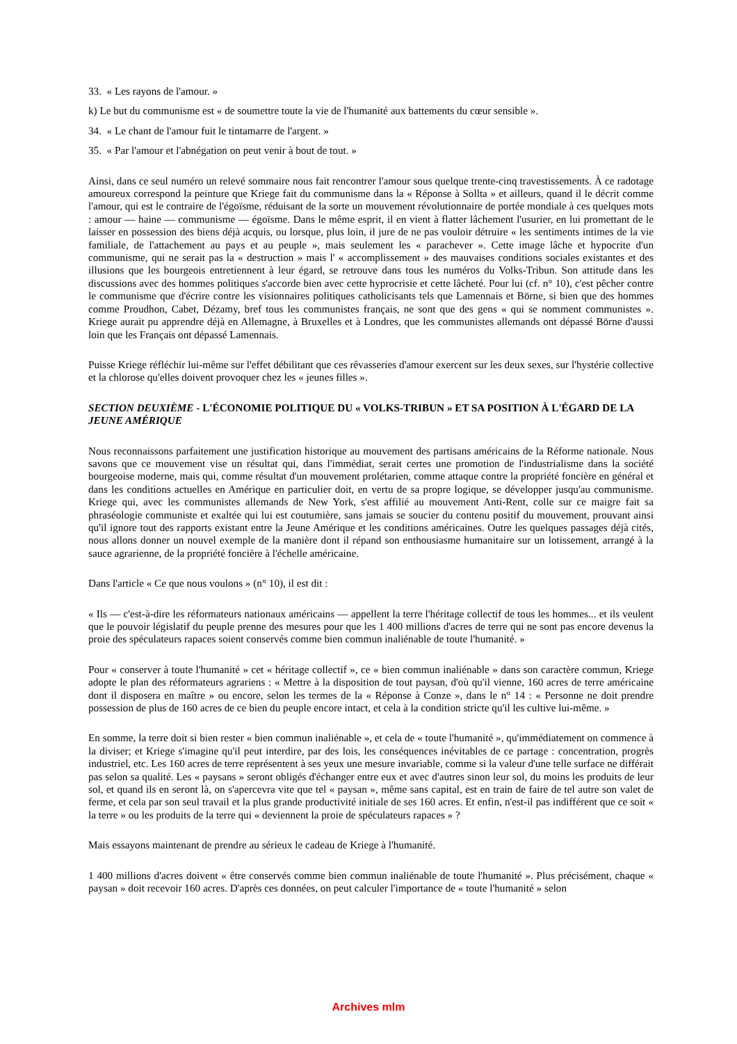33. « Les rayons de l'amour. »
k) Le but du communisme est « de soumettre toute la vie de l'humanité aux battements du cœur sensible ».
34. « Le chant de l'amour fuit le tintamarre de l'argent. »
35. « Par l'amour et l'abnégation on peut venir à bout de tout. »
Ainsi, dans ce seul numéro un relevé sommaire nous fait rencontrer l'amour sous quelque trente-cinq travestissements. À ce radotage amoureux correspond la peinture que Kriege fait du communisme dans la « Réponse à Sollta » et ailleurs, quand il le décrit comme l'amour, qui est le contraire de l'égoïsme, réduisant de la sorte un mouvement révolutionnaire de portée mondiale à ces quelques mots : amour — haine — communisme — égoïsme. Dans le même esprit, il en vient à flatter lâchement l'usurier, en lui promettant de le laisser en possession des biens déjà acquis, ou lorsque, plus loin, il jure de ne pas vouloir détruire « les sentiments intimes de la vie familiale, de l'attachement au pays et au peuple », mais seulement les « parachever ». Cette image lâche et hypocrite d'un communisme, qui ne serait pas la « destruction » mais l' « accomplissement » des mauvaises conditions sociales existantes et des illusions que les bourgeois entretiennent à leur égard, se retrouve dans tous les numéros du Volks-Tribun. Son attitude dans les discussions avec des hommes politiques s'accorde bien avec cette hyprocrisie et cette lâcheté. Pour lui (cf. n° 10), c'est pêcher contre le communisme que d'écrire contre les visionnaires politiques catholicisants tels que Lamennais et Börne, si bien que des hommes comme Proudhon, Cabet, Dézamy, bref tous les communistes français, ne sont que des gens « qui se nomment communistes ». Kriege aurait pu apprendre déjà en Allemagne, à Bruxelles et à Londres, que les communistes allemands ont dépassé Börne d'aussi loin que les Français ont dépassé Lamennais.
Puisse Kriege réfléchir lui-même sur l'effet débilitant que ces rêvasseries d'amour exercent sur les deux sexes, sur l'hystérie collective et la chlorose qu'elles doivent provoquer chez les « jeunes filles ».
SECTION DEUXIÈME - L'ÉCONOMIE POLITIQUE DU « VOLKS-TRIBUN » ET SA POSITION À L'ÉGARD DE LA JEUNE AMÉRIQUE
Nous reconnaissons parfaitement une justification historique au mouvement des partisans américains de la Réforme nationale. Nous savons que ce mouvement vise un résultat qui, dans l'immédiat, serait certes une promotion de l'industrialisme dans la société bourgeoise moderne, mais qui, comme résultat d'un mouvement prolétarien, comme attaque contre la propriété foncière en général et dans les conditions actuelles en Amérique en particulier doit, en vertu de sa propre logique, se développer jusqu'au communisme. Kriege qui, avec les communistes allemands de New York, s'est affilié au mouvement Anti-Rent, colle sur ce maigre fait sa phraséologie communiste et exaltée qui lui est coutumière, sans jamais se soucier du contenu positif du mouvement, prouvant ainsi qu'il ignore tout des rapports existant entre la Jeune Amérique et les conditions américaines. Outre les quelques passages déjà cités, nous allons donner un nouvel exemple de la manière dont il répand son enthousiasme humanitaire sur un lotissement, arrangé à la sauce agrarienne, de la propriété foncière à l'échelle américaine.
Dans l'article « Ce que nous voulons » (n° 10), il est dit :
« Ils — c'est-à-dire les réformateurs nationaux américains — appellent la terre l'héritage collectif de tous les hommes... et ils veulent que le pouvoir législatif du peuple prenne des mesures pour que les 1 400 millions d'acres de terre qui ne sont pas encore devenus la proie des spéculateurs rapaces soient conservés comme bien commun inaliénable de toute l'humanité. »
Pour « conserver à toute l'humanité » cet « héritage collectif », ce « bien commun inaliénable » dans son caractère commun, Kriege adopte le plan des réformateurs agrariens : « Mettre à la disposition de tout paysan, d'où qu'il vienne, 160 acres de terre américaine dont il disposera en maître » ou encore, selon les termes de la « Réponse à Conze », dans le n° 14 : « Personne ne doit prendre possession de plus de 160 acres de ce bien du peuple encore intact, et cela à la condition stricte qu'il les cultive lui-même. »
En somme, la terre doit si bien rester « bien commun inaliénable », et cela de « toute l'humanité », qu'immédiatement on commence à la diviser; et Kriege s'imagine qu'il peut interdire, par des lois, les conséquences inévitables de ce partage : concentration, progrès industriel, etc. Les 160 acres de terre représentent à ses yeux une mesure invariable, comme si la valeur d'une telle surface ne différait pas selon sa qualité. Les « paysans » seront obligés d'échanger entre eux et avec d'autres sinon leur sol, du moins les produits de leur sol, et quand ils en seront là, on s'apercevra vite que tel « paysan », même sans capital, est en train de faire de tel autre son valet de ferme, et cela par son seul travail et la plus grande productivité initiale de ses 160 acres. Et enfin, n'est-il pas indifférent que ce soit « la terre » ou les produits de la terre qui « deviennent la proie de spéculateurs rapaces » ?
Mais essayons maintenant de prendre au sérieux le cadeau de Kriege à l'humanité.
1 400 millions d'acres doivent « être conservés comme bien commun inaliénable de toute l'humanité ». Plus précisément, chaque « paysan » doit recevoir 160 acres. D'après ces données, on peut calculer l'importance de « toute l'humanité » selon
Archives mlm